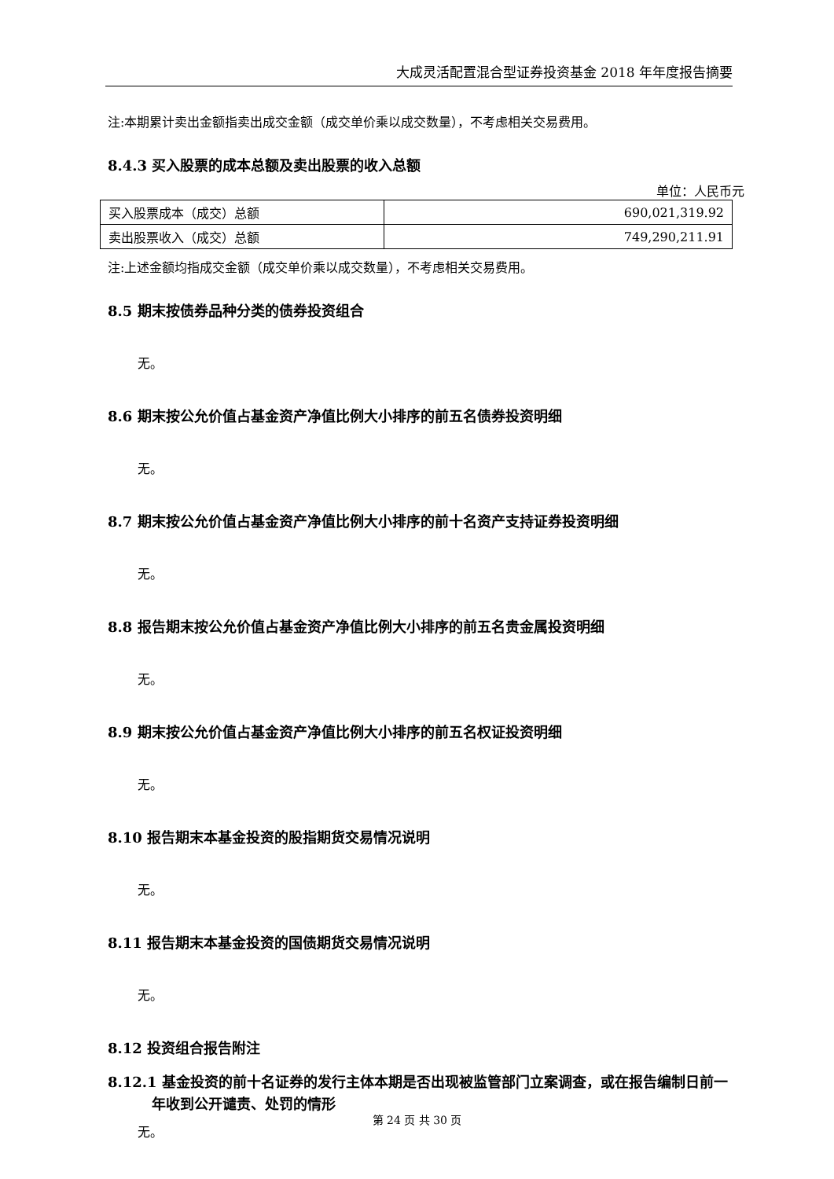大成灵活配置混合型证券投资基金 2018 年年度报告摘要
注:本期累计卖出金额指卖出成交金额（成交单价乘以成交数量），不考虑相关交易费用。
8.4.3 买入股票的成本总额及卖出股票的收入总额
单位：人民币元
| 买入股票成本（成交）总额 | 690,021,319.92 |
| 卖出股票收入（成交）总额 | 749,290,211.91 |
注:上述金额均指成交金额（成交单价乘以成交数量），不考虑相关交易费用。
8.5 期末按债券品种分类的债券投资组合
无。
8.6 期末按公允价值占基金资产净值比例大小排序的前五名债券投资明细
无。
8.7 期末按公允价值占基金资产净值比例大小排序的前十名资产支持证券投资明细
无。
8.8 报告期末按公允价值占基金资产净值比例大小排序的前五名贵金属投资明细
无。
8.9 期末按公允价值占基金资产净值比例大小排序的前五名权证投资明细
无。
8.10 报告期末本基金投资的股指期货交易情况说明
无。
8.11 报告期末本基金投资的国债期货交易情况说明
无。
8.12 投资组合报告附注
8.12.1 基金投资的前十名证券的发行主体本期是否出现被监管部门立案调查，或在报告编制日前一年收到公开谴责、处罚的情形
无。
第 24 页 共 30 页